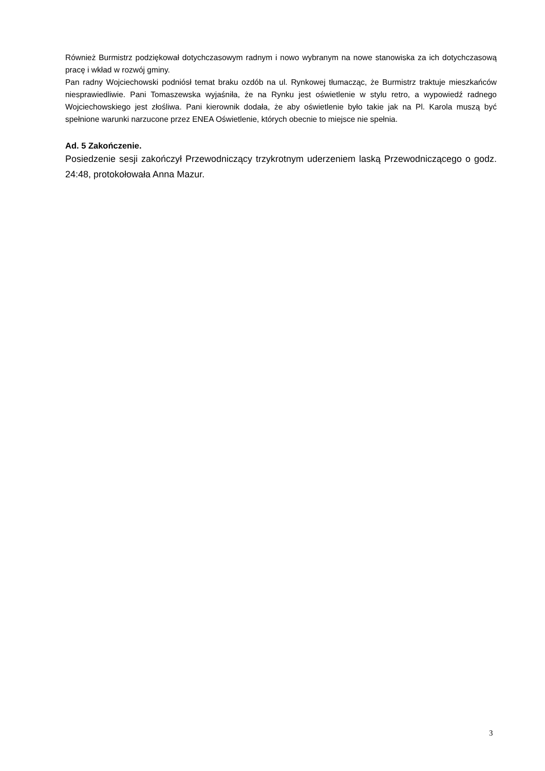Również Burmistrz podziękował dotychczasowym radnym i nowo wybranym na nowe stanowiska za ich dotychczasową pracę i wkład w rozwój gminy.
Pan radny Wojciechowski podniósł temat braku ozdób na ul. Rynkowej tłumacząc, że Burmistrz traktuje mieszkańców niesprawiedliwie. Pani Tomaszewska wyjaśniła, że na Rynku jest oświetlenie w stylu retro, a wypowiedź radnego Wojciechowskiego jest złośliwa. Pani kierownik dodała, że aby oświetlenie było takie jak na Pl. Karola muszą być spełnione warunki narzucone przez ENEA Oświetlenie, których obecnie to miejsce nie spełnia.
Ad. 5 Zakończenie.
Posiedzenie sesji zakończył Przewodniczący trzykrotnym uderzeniem laską Przewodniczącego o godz. 24:48, protokołowała Anna Mazur.
3